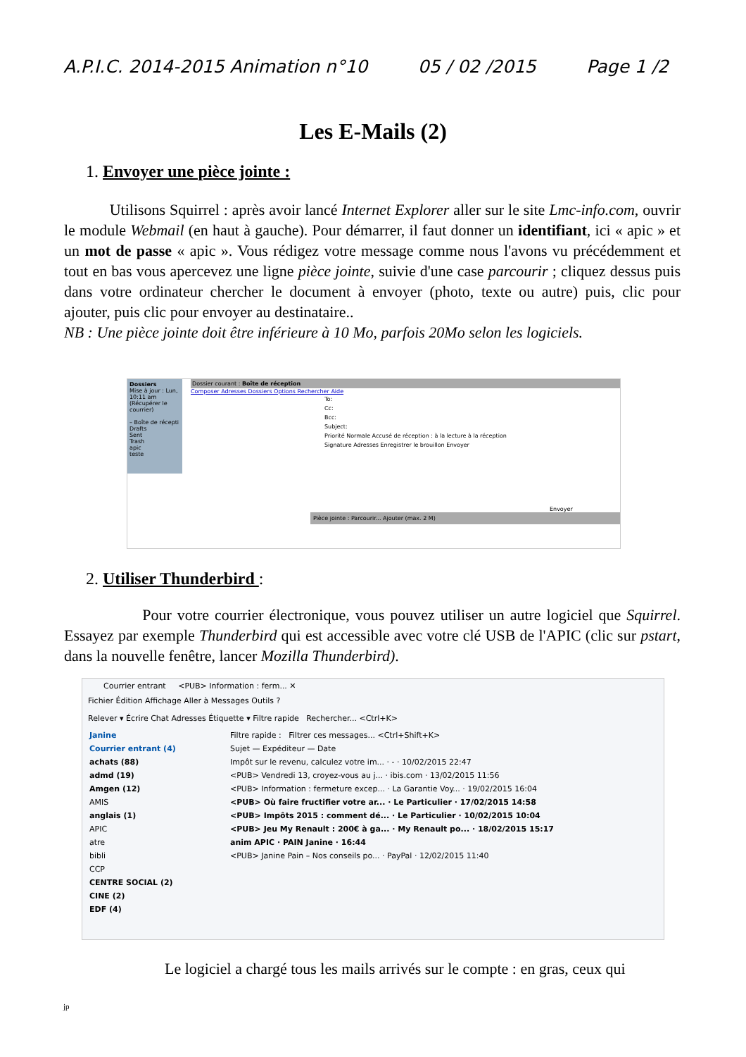A.P.I.C. 2014-2015 Animation n°10 05 / 02 /2015 Page 1 /2
Les E-Mails (2)
1. Envoyer une pièce jointe :
Utilisons Squirrel : après avoir lancé Internet Explorer aller sur le site Lmc-info.com, ouvrir le module Webmail (en haut à gauche). Pour démarrer, il faut donner un identifiant, ici « apic » et un mot de passe « apic ». Vous rédigez votre message comme nous l'avons vu précédemment et tout en bas vous apercevez une ligne pièce jointe, suivie d'une case parcourir ; cliquez dessus puis dans votre ordinateur chercher le document à envoyer (photo, texte ou autre) puis, clic pour ajouter, puis clic pour envoyer au destinataire..
NB : Une pièce jointe doit être inférieure à 10 Mo, parfois 20Mo selon les logiciels.
Dossiers
Mise à jour : Lun, 10:11 am
(Récupérer le courrier)
– Boîte de récepti
Drafts
Sent
Trash
apic
teste
Dossier courant : Boîte de réception
Composer Adresses Dossiers Options Rechercher Aide
To:
Cc:
Bcc:
Subject:
Priorité Normale Accusé de réception : à la lecture à la réception
Signature Adresses Enregistrer le brouillon Envoyer
Envoyer
Pièce jointe : Parcourir... Ajouter (max. 2 M)
2. Utiliser Thunderbird :
Pour votre courrier électronique, vous pouvez utiliser un autre logiciel que Squirrel. Essayez par exemple Thunderbird qui est accessible avec votre clé USB de l'APIC (clic sur pstart, dans la nouvelle fenêtre, lancer Mozilla Thunderbird).
Courrier entrant <PUB> Information : ferm... ✕
Fichier Édition Affichage Aller à Messages Outils ?
Relever ▾ Écrire Chat Adresses Étiquette ▾ Filtre rapide Rechercher... <Ctrl+K>
Janine
Courrier entrant (4)
achats (88)
admd (19)
Amgen (12)
AMIS
anglais (1)
APIC
atre
bibli
CCP
CENTRE SOCIAL (2)
CINE (2)
EDF (4)
Filtre rapide : Filtrer ces messages... <Ctrl+Shift+K>
Sujet — Expéditeur — Date
Impôt sur le revenu, calculez votre im... · - · 10/02/2015 22:47
<PUB> Vendredi 13, croyez-vous au j... · ibis.com · 13/02/2015 11:56
<PUB> Information : fermeture excep... · La Garantie Voy... · 19/02/2015 16:04
<PUB> Où faire fructifier votre ar... · Le Particulier · 17/02/2015 14:58
<PUB> Impôts 2015 : comment dé... · Le Particulier · 10/02/2015 10:04
<PUB> Jeu My Renault : 200€ à ga... · My Renault po... · 18/02/2015 15:17
anim APIC · PAIN Janine · 16:44
<PUB> Janine Pain – Nos conseils po... · PayPal · 12/02/2015 11:40
Le logiciel a chargé tous les mails arrivés sur le compte : en gras, ceux qui
jp